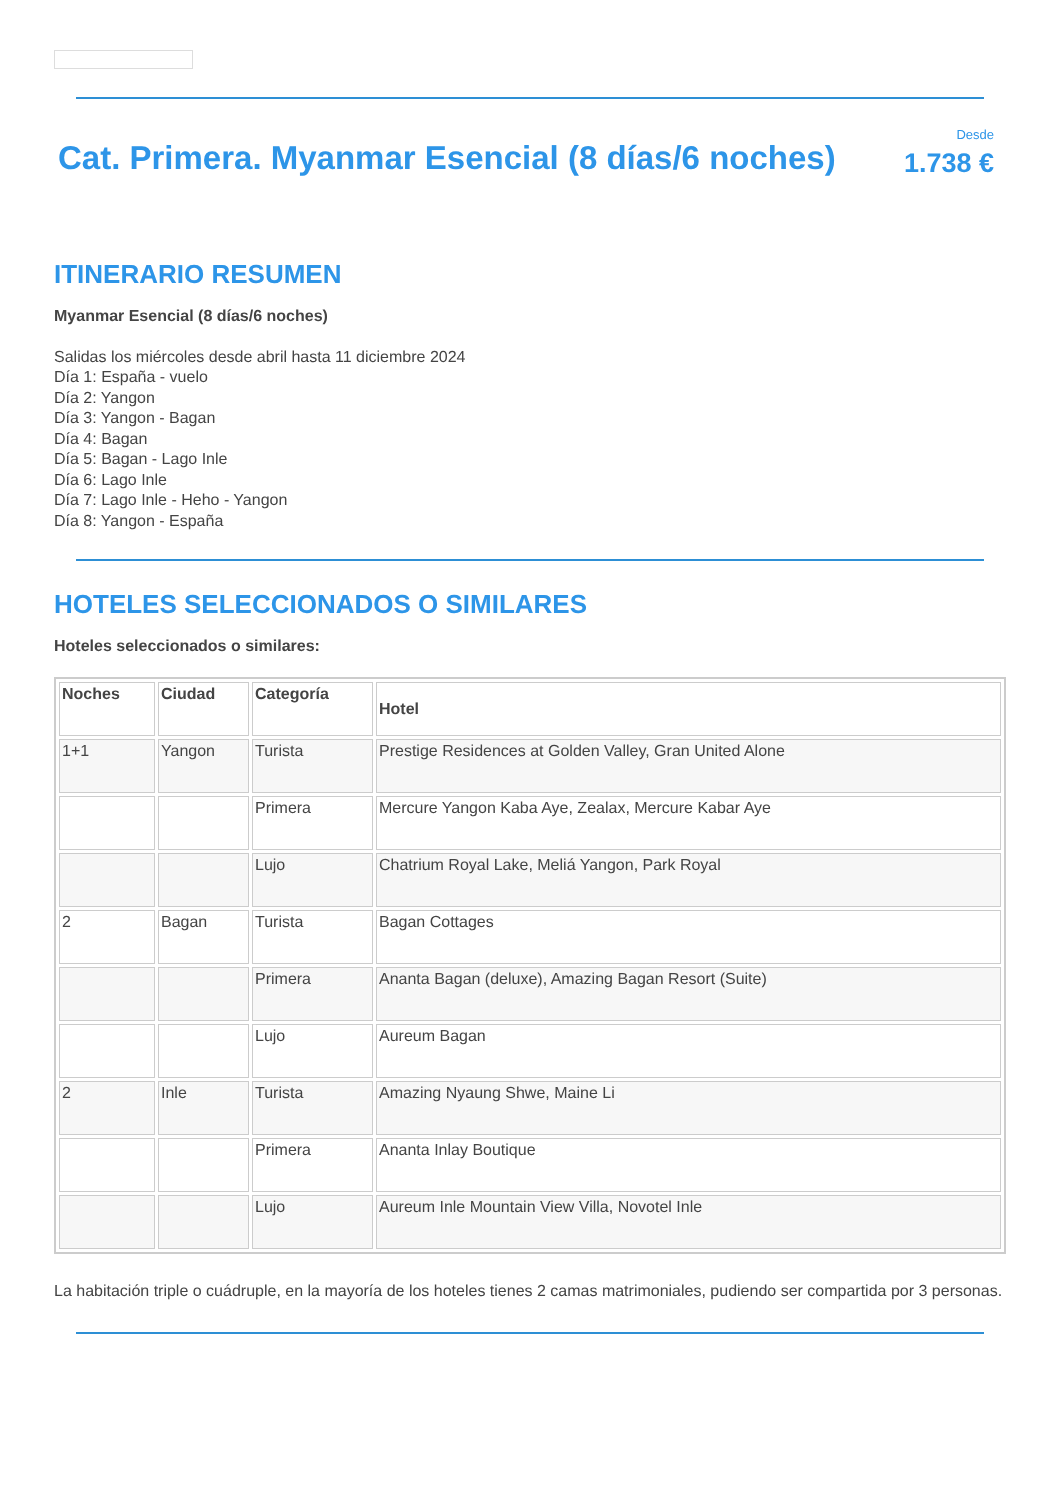Cat. Primera. Myanmar Esencial (8 días/6 noches)
Desde
1.738 €
ITINERARIO RESUMEN
Myanmar Esencial (8 días/6 noches)
Salidas los miércoles desde abril hasta 11 diciembre 2024
Día 1: España - vuelo
Día 2: Yangon
Día 3: Yangon - Bagan
Día 4: Bagan
Día 5: Bagan - Lago Inle
Día 6: Lago Inle
Día 7: Lago Inle - Heho - Yangon
Día 8: Yangon - España
HOTELES SELECCIONADOS O SIMILARES
Hoteles seleccionados o similares:
| Noches | Ciudad | Categoría | Hotel |
| --- | --- | --- | --- |
| 1+1 | Yangon | Turista | Prestige Residences at Golden Valley, Gran United Alone |
| | | Primera | Mercure Yangon Kaba Aye, Zealax, Mercure Kabar Aye |
| | | Lujo | Chatrium Royal Lake, Meliá Yangon, Park Royal |
| 2 | Bagan | Turista | Bagan Cottages |
| | | Primera | Ananta Bagan (deluxe), Amazing Bagan Resort (Suite) |
| | | Lujo | Aureum Bagan |
| 2 | Inle | Turista | Amazing Nyaung Shwe, Maine Li |
| | | Primera | Ananta Inlay Boutique |
| | | Lujo | Aureum Inle Mountain View Villa, Novotel Inle |
La habitación triple o cuádruple, en la mayoría de los hoteles tienes 2 camas matrimoniales, pudiendo ser compartida por 3 personas.